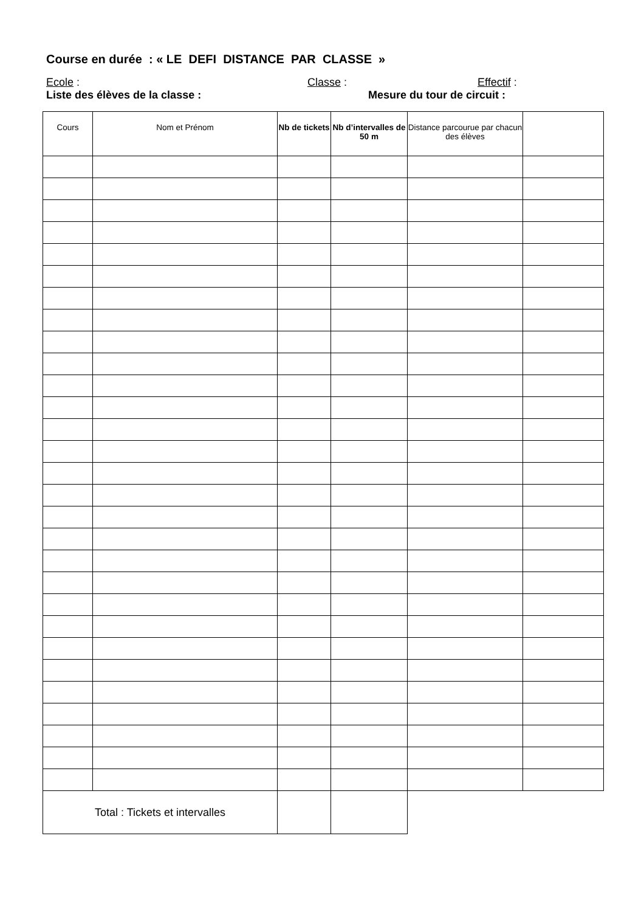Course en durée : « LE DEFI DISTANCE PAR CLASSE »
Ecole : Classe : Effectif :
Liste des élèves de la classe : Mesure du tour de circuit :
| Cours | Nom et Prénom | Nb de tickets | Nb d’intervalles de 50 m | Distance parcourue par chacun des élèves | |
| --- | --- | --- | --- | --- | --- |
| Total : Tickets et intervalles | | | | | |